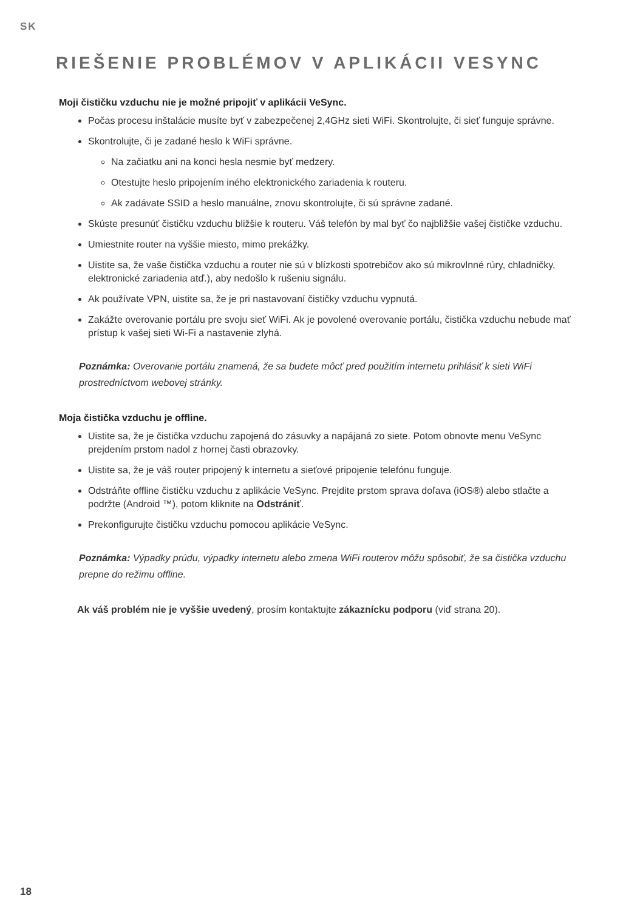SK
RIEŠENIE PROBLÉMOV V APLIKÁCII VESYNC
Moji čističku vzduchu nie je možné pripojiť v aplikácii VeSync.
Počas procesu inštalácie musíte byť v zabezpečenej 2,4GHz sieti WiFi. Skontrolujte, či sieť funguje správne.
Skontrolujte, či je zadané heslo k WiFi správne.
Na začiatku ani na konci hesla nesmie byť medzery.
Otestujte heslo pripojením iného elektronického zariadenia k routeru.
Ak zadávate SSID a heslo manuálne, znovu skontrolujte, či sú správne zadané.
Skúste presunúť čističku vzduchu bližšie k routeru. Váš telefón by mal byť čo najbližšie vašej čističke vzduchu.
Umiestnite router na vyššie miesto, mimo prekážky.
Uistite sa, že vaše čistička vzduchu a router nie sú v blízkosti spotrebičov ako sú mikrovlnné rúry, chladničky, elektronické zariadenia atď.), aby nedošlo k rušeniu signálu.
Ak používate VPN, uistite sa, že je pri nastavovaní čističky vzduchu vypnutá.
Zakážte overovanie portálu pre svoju sieť WiFi. Ak je povolené overovanie portálu, čistička vzduchu nebude mať prístup k vašej sieti Wi-Fi a nastavenie zlyhá.
Poznámka: Overovanie portálu znamená, že sa budete môcť pred použitím internetu prihlásiť k sieti WiFi prostredníctvom webovej stránky.
Moja čistička vzduchu je offline.
Uistite sa, že je čistička vzduchu zapojená do zásuvky a napájaná zo siete. Potom obnovte menu VeSync prejdením prstom nadol z hornej časti obrazovky.
Uistite sa, že je váš router pripojený k internetu a sieťové pripojenie telefónu funguje.
Odstráňte offline čističku vzduchu z aplikácie VeSync. Prejdite prstom sprava doľava (iOS®) alebo stlačte a podržte (Android ™), potom kliknite na Odstrániť.
Prekonfigurujte čističku vzduchu pomocou aplikácie VeSync.
Poznámka: Výpadky prúdu, výpadky internetu alebo zmena WiFi routerov môžu spôsobiť, že sa čistička vzduchu prepne do režimu offline.
Ak váš problém nie je vyššie uvedený, prosím kontaktujte zákaznícku podporu (viď strana 20).
18